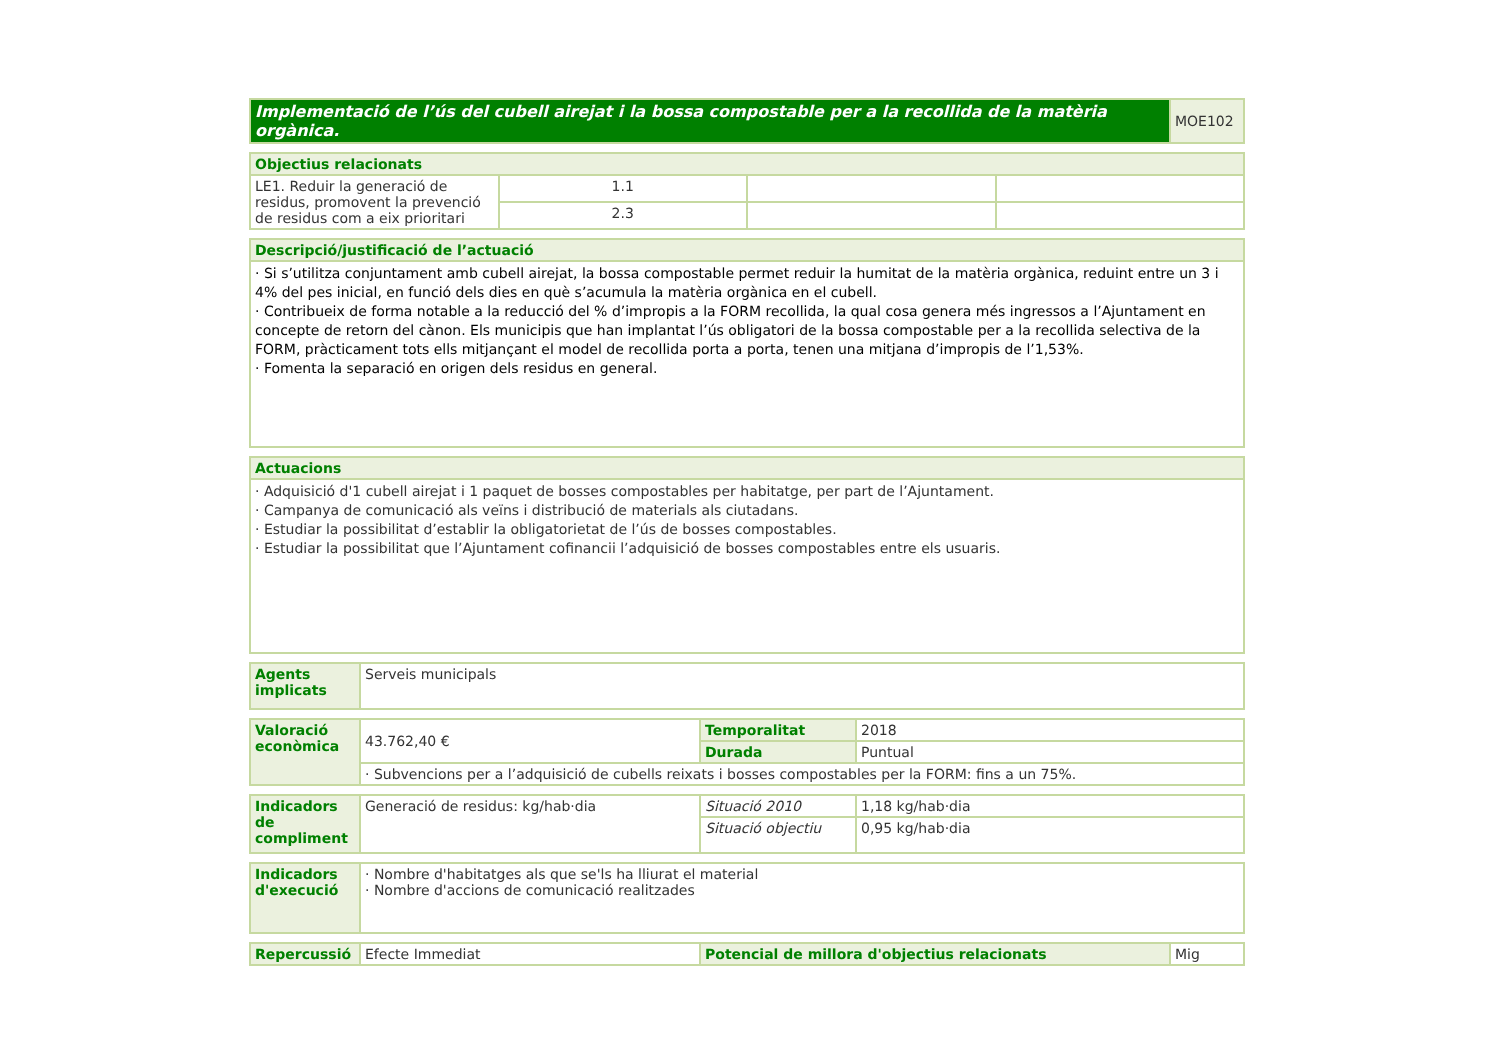| Implementació de l’ús del cubell airejat i la bossa compostable per a la recollida de la matèria orgànica. | MOE102 |
| Objectius relacionats | | | |
| LE1. Reduir la generació de residus, promovent la prevenció de residus com a eix prioritari | 1.1 | | |
| | 2.3 | | |
| Descripció/justificació de l’actuació |
| · Si s’utilitza conjuntament amb cubell airejat, la bossa compostable permet reduir la humitat de la matèria orgànica, reduint entre un 3 i 4% del pes inicial, en funció dels dies en què s’acumula la matèria orgànica en el cubell. · Contribueix de forma notable a la reducció del % d’impropis a la FORM recollida, la qual cosa genera més ingressos a l’Ajuntament en concepte de retorn del cànon. Els municipis que han implantat l’ús obligatori de la bossa compostable per a la recollida selectiva de la FORM, pràcticament tots ells mitjançant el model de recollida porta a porta, tenen una mitjana d’impropis de l’1,53%. · Fomenta la separació en origen dels residus en general. |
| Actuacions |
| · Adquisició d'1 cubell airejat i 1 paquet de bosses compostables per habitatge, per part de l’Ajuntament. · Campanya de comunicació als veïns i distribució de materials als ciutadans. · Estudiar la possibilitat d’establir la obligatorietat de l’ús de bosses compostables. · Estudiar la possibilitat que l’Ajuntament cofinancii l’adquisició de bosses compostables entre els usuaris. |
| Agents implicats | Serveis municipals |
| Valoració econòmica | 43.762,40 € | Temporalitat | 2018 |
| | | Durada | Puntual |
| | · Subvencions per a l’adquisició de cubells reixats i bosses compostables per la FORM: fins a un 75%. | | |
| Indicadors de compliment | Generació de residus: kg/hab·dia | Situació 2010 | 1,18 kg/hab·dia |
| | | Situació objectiu | 0,95 kg/hab·dia |
| Indicadors d'execució | · Nombre d'habitatges als que se'ls ha lliurat el material · Nombre d'accions de comunicació realitzades |
| Repercussió | Efecte Immediat | Potencial de millora d'objectius relacionats | Mig |